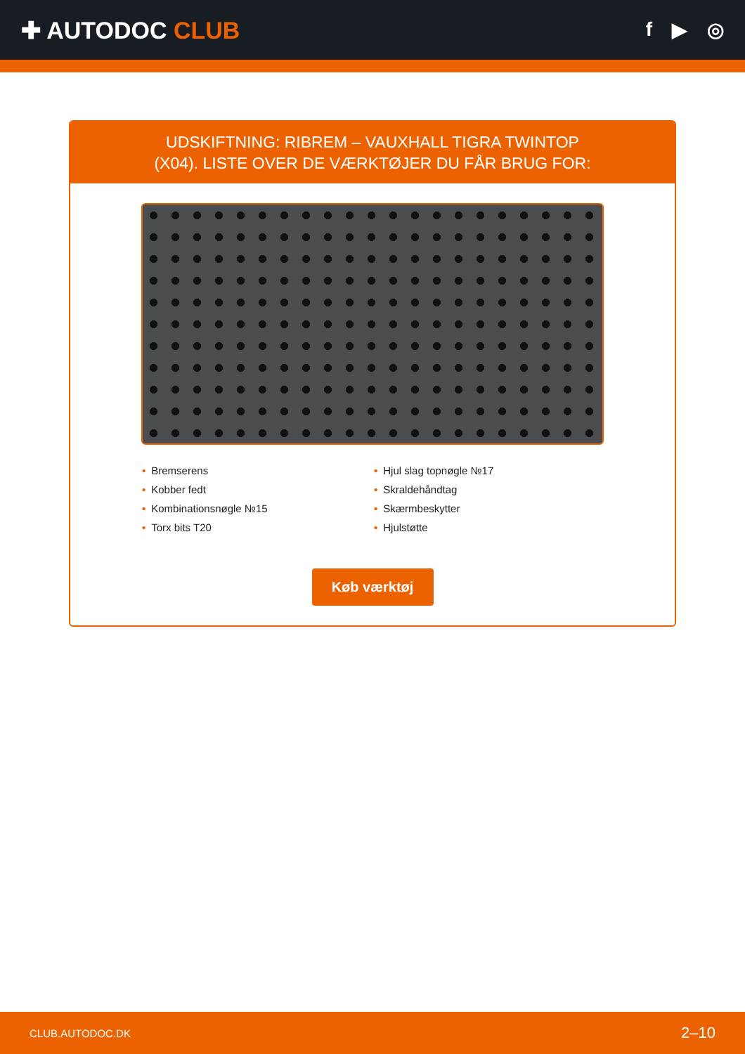✚ AUTODOC CLUB
f ▶ ◎
UDSKIFTNING: RIBREM – VAUXHALL TIGRA TWINTOP
(X04). LISTE OVER DE VÆRKTØJER DU FÅR BRUG FOR:
• Bremserens
• Kobber fedt
• Kombinationsnøgle №15
• Torx bits T20
• Hjul slag topnøgle №17
• Skraldehåndtag
• Skærmbeskytter
• Hjulstøtte
Køb værktøj
CLUB.AUTODOC.DK 2–10